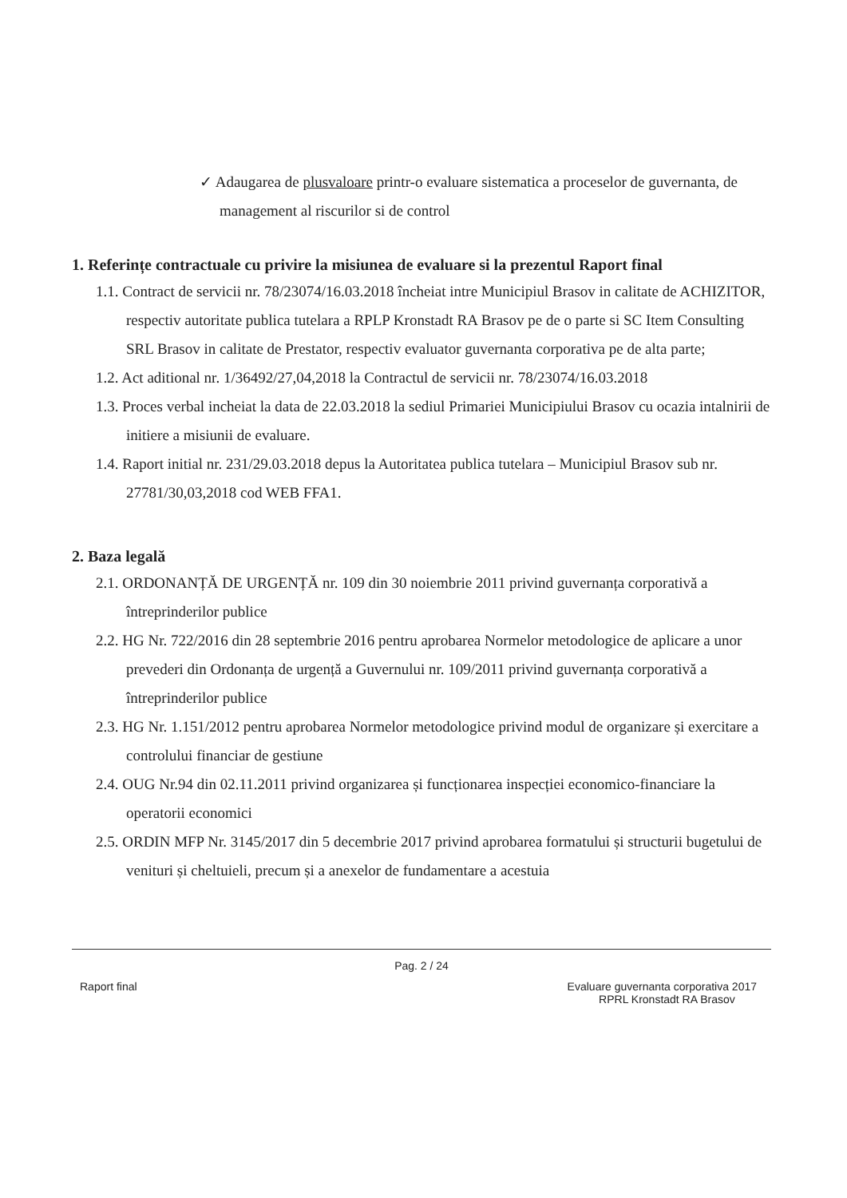✓ Adaugarea de plusvaloare printr-o evaluare sistematica a proceselor de guvernanta, de management al riscurilor si de control
1. Referințe contractuale cu privire la misiunea de evaluare si la prezentul Raport final
1.1. Contract de servicii nr. 78/23074/16.03.2018 încheiat intre Municipiul Brasov in calitate de ACHIZITOR, respectiv autoritate publica tutelara a RPLP Kronstadt RA Brasov pe de o parte si SC Item Consulting SRL Brasov in calitate de Prestator, respectiv evaluator guvernanta corporativa pe de alta parte;
1.2. Act aditional nr. 1/36492/27,04,2018 la Contractul de servicii nr. 78/23074/16.03.2018
1.3. Proces verbal incheiat la data de 22.03.2018 la sediul Primariei Municipiului Brasov cu ocazia intalnirii de initiere a misiunii de evaluare.
1.4. Raport initial nr. 231/29.03.2018 depus la Autoritatea publica tutelara – Municipiul Brasov sub nr. 27781/30,03,2018 cod WEB FFA1.
2. Baza legală
2.1. ORDONANȚĂ DE URGENȚĂ nr. 109 din 30 noiembrie 2011 privind guvernanța corporativă a întreprinderilor publice
2.2. HG Nr. 722/2016 din 28 septembrie 2016 pentru aprobarea Normelor metodologice de aplicare a unor prevederi din Ordonanța de urgență a Guvernului nr. 109/2011 privind guvernanța corporativă a întreprinderilor publice
2.3. HG Nr. 1.151/2012 pentru aprobarea Normelor metodologice privind modul de organizare și exercitare a controlului financiar de gestiune
2.4. OUG Nr.94 din 02.11.2011 privind organizarea și funcționarea inspecției economico-financiare la operatorii economici
2.5. ORDIN MFP Nr. 3145/2017 din 5 decembrie 2017 privind aprobarea formatului și structurii bugetului de venituri și cheltuieli, precum și a anexelor de fundamentare a acestuia
Pag. 2 / 24
Raport final Evaluare guvernanta corporativa 2017
RPRL Kronstadt RA Brasov